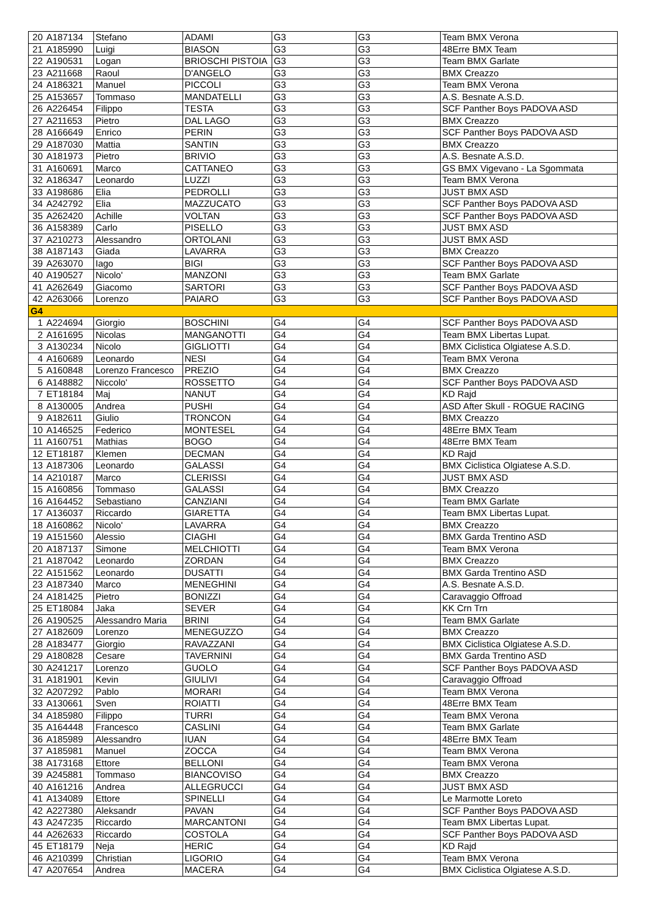| 20 | A187134 | Stefano | ADAMI | G3 | G3 | Team BMX Verona |
| 21 | A185990 | Luigi | BIASON | G3 | G3 | 48Erre BMX Team |
| 22 | A190531 | Logan | BRIOSCHI PISTOIA | G3 | G3 | Team BMX Garlate |
| 23 | A211668 | Raoul | D'ANGELO | G3 | G3 | BMX Creazzo |
| 24 | A186321 | Manuel | PICCOLI | G3 | G3 | Team BMX Verona |
| 25 | A153657 | Tommaso | MANDATELLI | G3 | G3 | A.S. Besnate A.S.D. |
| 26 | A226454 | Filippo | TESTA | G3 | G3 | SCF Panther Boys PADOVA ASD |
| 27 | A211653 | Pietro | DAL LAGO | G3 | G3 | BMX Creazzo |
| 28 | A166649 | Enrico | PERIN | G3 | G3 | SCF Panther Boys PADOVA ASD |
| 29 | A187030 | Mattia | SANTIN | G3 | G3 | BMX Creazzo |
| 30 | A181973 | Pietro | BRIVIO | G3 | G3 | A.S. Besnate A.S.D. |
| 31 | A160691 | Marco | CATTANEO | G3 | G3 | GS BMX Vigevano - La Sgommata |
| 32 | A186347 | Leonardo | LUZZI | G3 | G3 | Team BMX Verona |
| 33 | A198686 | Elia | PEDROLLI | G3 | G3 | JUST BMX ASD |
| 34 | A242792 | Elia | MAZZUCATO | G3 | G3 | SCF Panther Boys PADOVA ASD |
| 35 | A262420 | Achille | VOLTAN | G3 | G3 | SCF Panther Boys PADOVA ASD |
| 36 | A158389 | Carlo | PISELLO | G3 | G3 | JUST BMX ASD |
| 37 | A210273 | Alessandro | ORTOLANI | G3 | G3 | JUST BMX ASD |
| 38 | A187143 | Giada | LAVARRA | G3 | G3 | BMX Creazzo |
| 39 | A263070 | Iago | BIGI | G3 | G3 | SCF Panther Boys PADOVA ASD |
| 40 | A190527 | Nicolo' | MANZONI | G3 | G3 | Team BMX Garlate |
| 41 | A262649 | Giacomo | SARTORI | G3 | G3 | SCF Panther Boys PADOVA ASD |
| 42 | A263066 | Lorenzo | PAIARO | G3 | G3 | SCF Panther Boys PADOVA ASD |
| G4 | | | | | | |
| 1 | A224694 | Giorgio | BOSCHINI | G4 | G4 | SCF Panther Boys PADOVA ASD |
| 2 | A161695 | Nicolas | MANGANOTTI | G4 | G4 | Team BMX Libertas Lupat. |
| 3 | A130234 | Nicolo | GIGLIOTTI | G4 | G4 | BMX Ciclistica Olgiatese A.S.D. |
| 4 | A160689 | Leonardo | NESI | G4 | G4 | Team BMX Verona |
| 5 | A160848 | Lorenzo Francesco | PREZIO | G4 | G4 | BMX Creazzo |
| 6 | A148882 | Niccolo' | ROSSETTO | G4 | G4 | SCF Panther Boys PADOVA ASD |
| 7 | ET18184 | Maj | NANUT | G4 | G4 | KD Rajd |
| 8 | A130005 | Andrea | PUSHI | G4 | G4 | ASD After Skull - ROGUE RACING |
| 9 | A182611 | Giulio | TRONCON | G4 | G4 | BMX Creazzo |
| 10 | A146525 | Federico | MONTESEL | G4 | G4 | 48Erre BMX Team |
| 11 | A160751 | Mathias | BOGO | G4 | G4 | 48Erre BMX Team |
| 12 | ET18187 | Klemen | DECMAN | G4 | G4 | KD Rajd |
| 13 | A187306 | Leonardo | GALASSI | G4 | G4 | BMX Ciclistica Olgiatese A.S.D. |
| 14 | A210187 | Marco | CLERISSI | G4 | G4 | JUST BMX ASD |
| 15 | A160856 | Tommaso | GALASSI | G4 | G4 | BMX Creazzo |
| 16 | A164452 | Sebastiano | CANZIANI | G4 | G4 | Team BMX Garlate |
| 17 | A136037 | Riccardo | GIARETTA | G4 | G4 | Team BMX Libertas Lupat. |
| 18 | A160862 | Nicolo' | LAVARRA | G4 | G4 | BMX Creazzo |
| 19 | A151560 | Alessio | CIAGHI | G4 | G4 | BMX Garda Trentino ASD |
| 20 | A187137 | Simone | MELCHIOTTI | G4 | G4 | Team BMX Verona |
| 21 | A187042 | Leonardo | ZORDAN | G4 | G4 | BMX Creazzo |
| 22 | A151562 | Leonardo | DUSATTI | G4 | G4 | BMX Garda Trentino ASD |
| 23 | A187340 | Marco | MENEGHINI | G4 | G4 | A.S. Besnate A.S.D. |
| 24 | A181425 | Pietro | BONIZZI | G4 | G4 | Caravaggio Offroad |
| 25 | ET18084 | Jaka | SEVER | G4 | G4 | KK Crn Trn |
| 26 | A190525 | Alessandro Maria | BRINI | G4 | G4 | Team BMX Garlate |
| 27 | A182609 | Lorenzo | MENEGUZZO | G4 | G4 | BMX Creazzo |
| 28 | A183477 | Giorgio | RAVAZZANI | G4 | G4 | BMX Ciclistica Olgiatese A.S.D. |
| 29 | A180828 | Cesare | TAVERNINI | G4 | G4 | BMX Garda Trentino ASD |
| 30 | A241217 | Lorenzo | GUOLO | G4 | G4 | SCF Panther Boys PADOVA ASD |
| 31 | A181901 | Kevin | GIULIVI | G4 | G4 | Caravaggio Offroad |
| 32 | A207292 | Pablo | MORARI | G4 | G4 | Team BMX Verona |
| 33 | A130661 | Sven | ROIATTI | G4 | G4 | 48Erre BMX Team |
| 34 | A185980 | Filippo | TURRI | G4 | G4 | Team BMX Verona |
| 35 | A164448 | Francesco | CASLINI | G4 | G4 | Team BMX Garlate |
| 36 | A185989 | Alessandro | IUAN | G4 | G4 | 48Erre BMX Team |
| 37 | A185981 | Manuel | ZOCCA | G4 | G4 | Team BMX Verona |
| 38 | A173168 | Ettore | BELLONI | G4 | G4 | Team BMX Verona |
| 39 | A245881 | Tommaso | BIANCOVISO | G4 | G4 | BMX Creazzo |
| 40 | A161216 | Andrea | ALLEGRUCCI | G4 | G4 | JUST BMX ASD |
| 41 | A134089 | Ettore | SPINELLI | G4 | G4 | Le Marmotte Loreto |
| 42 | A227380 | Aleksandr | PAVAN | G4 | G4 | SCF Panther Boys PADOVA ASD |
| 43 | A247235 | Riccardo | MARCANTONI | G4 | G4 | Team BMX Libertas Lupat. |
| 44 | A262633 | Riccardo | COSTOLA | G4 | G4 | SCF Panther Boys PADOVA ASD |
| 45 | ET18179 | Neja | HERIC | G4 | G4 | KD Rajd |
| 46 | A210399 | Christian | LIGORIO | G4 | G4 | Team BMX Verona |
| 47 | A207654 | Andrea | MACERA | G4 | G4 | BMX Ciclistica Olgiatese A.S.D. |